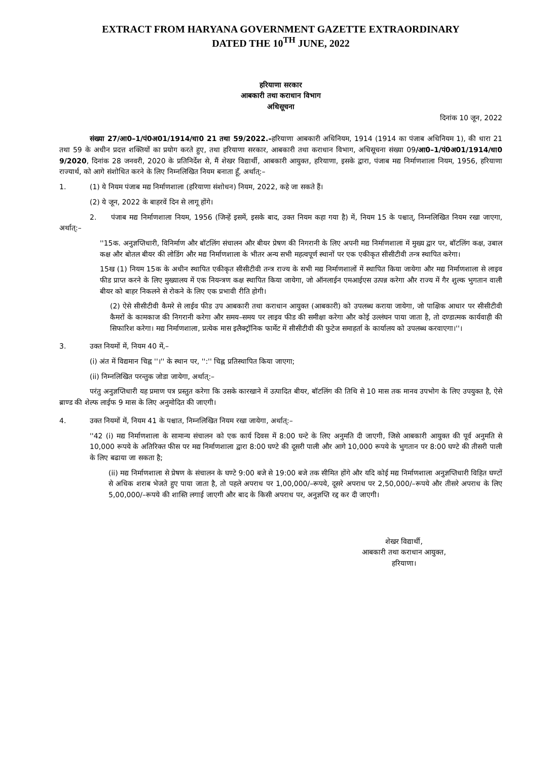EXTRACT FROM HARYANA GOVERNMENT GAZETTE EXTRAORDINARY
DATED THE 10<sup>TH</sup> JUNE, 2022
हरियाणा सरकार
आबकारी तथा कराधान विभाग
अधिसूचना
दिनांक 10 जून, 2022
संख्या 27/आ0–1/पं0अ01/1914/धा0 21 तथा 59/2022.–हरियाणा आबकारी अधिनियम, 1914 (1914 का पंजाब अधिनियम 1), की धारा 21 तथा 59 के अधीन प्रदत्त शक्तियों का प्रयोग करते हुए, तथा हरियाणा सरकार, आबकारी तथा कराधान विभाग, अधिसूचना संख्या 09/आ0–1/पं0अ01/1914/धा0 9/2020, दिनांक 28 जनवरी, 2020 के प्रतिनिर्देश से, मैं शेखर विद्यार्थी, आबकारी आयुक्त, हरियाणा, इसके द्वारा, पंजाब मद्य निर्माणशाला नियम, 1956, हरियाणा राज्यार्थ, को आगे संशोधित करने के लिए निम्नलिखित नियम बनाता हूँ, अर्थात्:–
1. (1) ये नियम पंजाब मद्य निर्माणशाला (हरियाणा संशोधन) नियम, 2022, कहे जा सकते हैं।
(2) ये जून, 2022 के बाहरवें दिन से लागू होंगे।
2. पंजाब मद्य निर्माणशाला नियम, 1956 (जिन्हें इसमें, इसके बाद, उक्त नियम कहा गया है) में, नियम 15 के पश्चात्, निम्नलिखित नियम रखा जाएगा, अर्थात्:–
''15क. अनुज्ञप्तिधारी, विनिर्माण और बॉटलिंग संचालन और बीयर प्रेषण की निगरानी के लिए अपनी मद्य निर्माणशाला में मुख्य द्वार पर, बॉटलिंग कक्ष, उबाल कक्ष और बोतल बीयर की लोडिंग और मद्य निर्माणशाला के भीतर अन्य सभी महत्वपूर्ण स्थानों पर एक एकीकृत सीसीटीवी तन्त्र स्थापित करेगा।
15ख (1) नियम 15क के अधीन स्थापित एकीकृत सीसीटीवी तन्त्र राज्य के सभी मद्य निर्माणशालों में स्थापित किया जायेगा और मद्य निर्माणशाला से लाइव फीड प्राप्त करने के लिए मुख्यालय में एक नियन्त्रण कक्ष स्थापित किया जायेगा, जो ऑनलाईन एमआईएस उत्पन्न करेगा और राज्य में गैर शुल्क भुगतान वाली बीयर को बाहर निकलने से रोकने के लिए एक प्रभावी रीति होगी।
(2) ऐसे सीसीटीवी कैमरे से लाईव फीड उप आबकारी तथा कराधान आयुक्त (आबकारी) को उपलब्ध कराया जायेगा, जो पाक्षिक आधार पर सीसीटीवी कैमरों के कामकाज की निगरानी करेगा और समय–समय पर लाइव फीड की समीक्षा करेगा और कोई उल्लंघन पाया जाता है, तो दण्डात्मक कार्यवाही की सिफारिश करेगा। मद्य निर्माणशाला, प्रत्येक मास इलैक्ट्रॉनिक फार्मेट में सीसीटीवी की फुटेज समाहर्ता के कार्यालय को उपलब्ध करवाएगा।''।
3. उक्त नियमों में, नियम 40 में,–
(i) अंत में विद्यमान चिह्न ''।'' के स्थान पर, '':'' चिह्न प्रतिस्थापित किया जाएगा;
(ii) निम्नलिखित परन्तुक जोडा जायेगा, अर्थात्:–
परंतु अनुज्ञप्तिधारी यह प्रमाण पत्र प्रस्तुत करेगा कि उसके कारखाने में उत्पादित बीयर, बॉटलिंग की तिथि से 10 मास तक मानव उपभोग के लिए उपयुक्त है, ऐसे ब्राण्ड की शेल्फ लाईफ 9 मास के लिए अनुमोदित की जाएगी।
4. उक्त नियमों में, नियम 41 के पश्चात, निम्नलिखित नियम रखा जायेगा, अर्थात्:–
''42 (i) मद्य निर्माणशाला के सामान्य संचालन को एक कार्य दिवस में 8:00 घन्टे के लिए अनुमति दी जाएगी, जिसे आबकारी आयुक्त की पूर्व अनुमति से 10,000 रूपये के अतिरिक्त फीस पर मद्य निर्माणशाला द्वारा 8:00 घण्टे की दूसरी पाली और आगे 10,000 रूपये के भुगतान पर 8:00 घण्टे की तीसरी पाली के लिए बढाया जा सकता है;
(ii) मद्य निर्माणशाला से प्रेषण के संचालन के घण्टे 9:00 बजे से 19:00 बजे तक सीमित होंगे और यदि कोई मद्य निर्माणशाला अनुज्ञप्तिधारी विहित घण्टों से अधिक शराब भेजते हुए पाया जाता है, तो पहले अपराध पर 1,00,000/–रूपये, दूसरे अपराध पर 2,50,000/–रूपये और तीसरे अपराध के लिए 5,00,000/–रूपये की शास्ति लगाई जाएगी और बाद के किसी अपराध पर, अनुज्ञप्ति रद्द कर दी जाएगी।
शेखर विद्यार्थी,
आबकारी तथा कराधान आयुक्त,
हरियाणा।